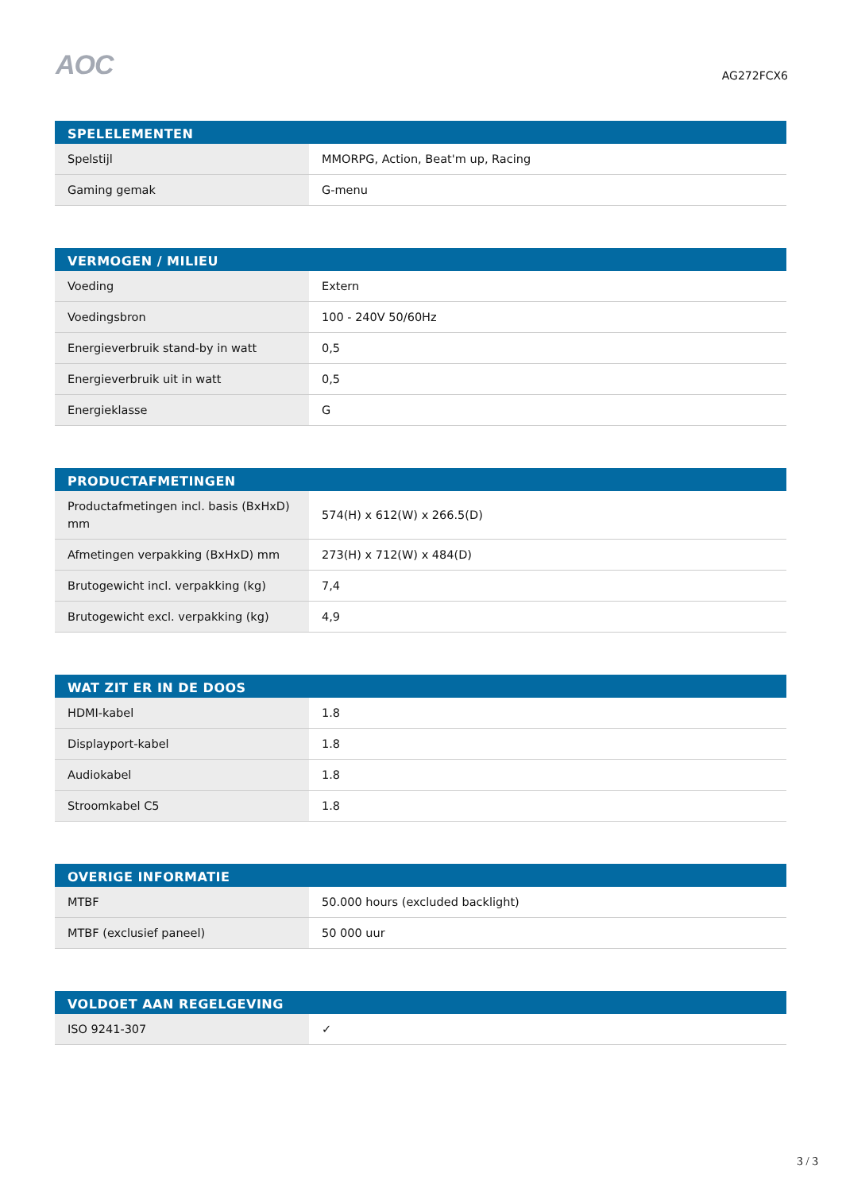AOC
AG272FCX6
| SPELELEMENTEN | |
| --- | --- |
| Spelstijl | MMORPG, Action, Beat'm up, Racing |
| Gaming gemak | G-menu |
| VERMOGEN / MILIEU | |
| --- | --- |
| Voeding | Extern |
| Voedingsbron | 100 - 240V 50/60Hz |
| Energieverbruik stand-by in watt | 0,5 |
| Energieverbruik uit in watt | 0,5 |
| Energieklasse | G |
| PRODUCTAFMETINGEN | |
| --- | --- |
| Productafmetingen incl. basis (BxHxD) mm | 574(H) x 612(W) x 266.5(D) |
| Afmetingen verpakking (BxHxD) mm | 273(H) x 712(W) x 484(D) |
| Brutogewicht incl. verpakking (kg) | 7,4 |
| Brutogewicht excl. verpakking (kg) | 4,9 |
| WAT ZIT ER IN DE DOOS | |
| --- | --- |
| HDMI-kabel | 1.8 |
| Displayport-kabel | 1.8 |
| Audiokabel | 1.8 |
| Stroomkabel C5 | 1.8 |
| OVERIGE INFORMATIE | |
| --- | --- |
| MTBF | 50.000 hours (excluded backlight) |
| MTBF (exclusief paneel) | 50 000 uur |
| VOLDOET AAN REGELGEVING | |
| --- | --- |
| ISO 9241-307 | ✓ |
3 / 3